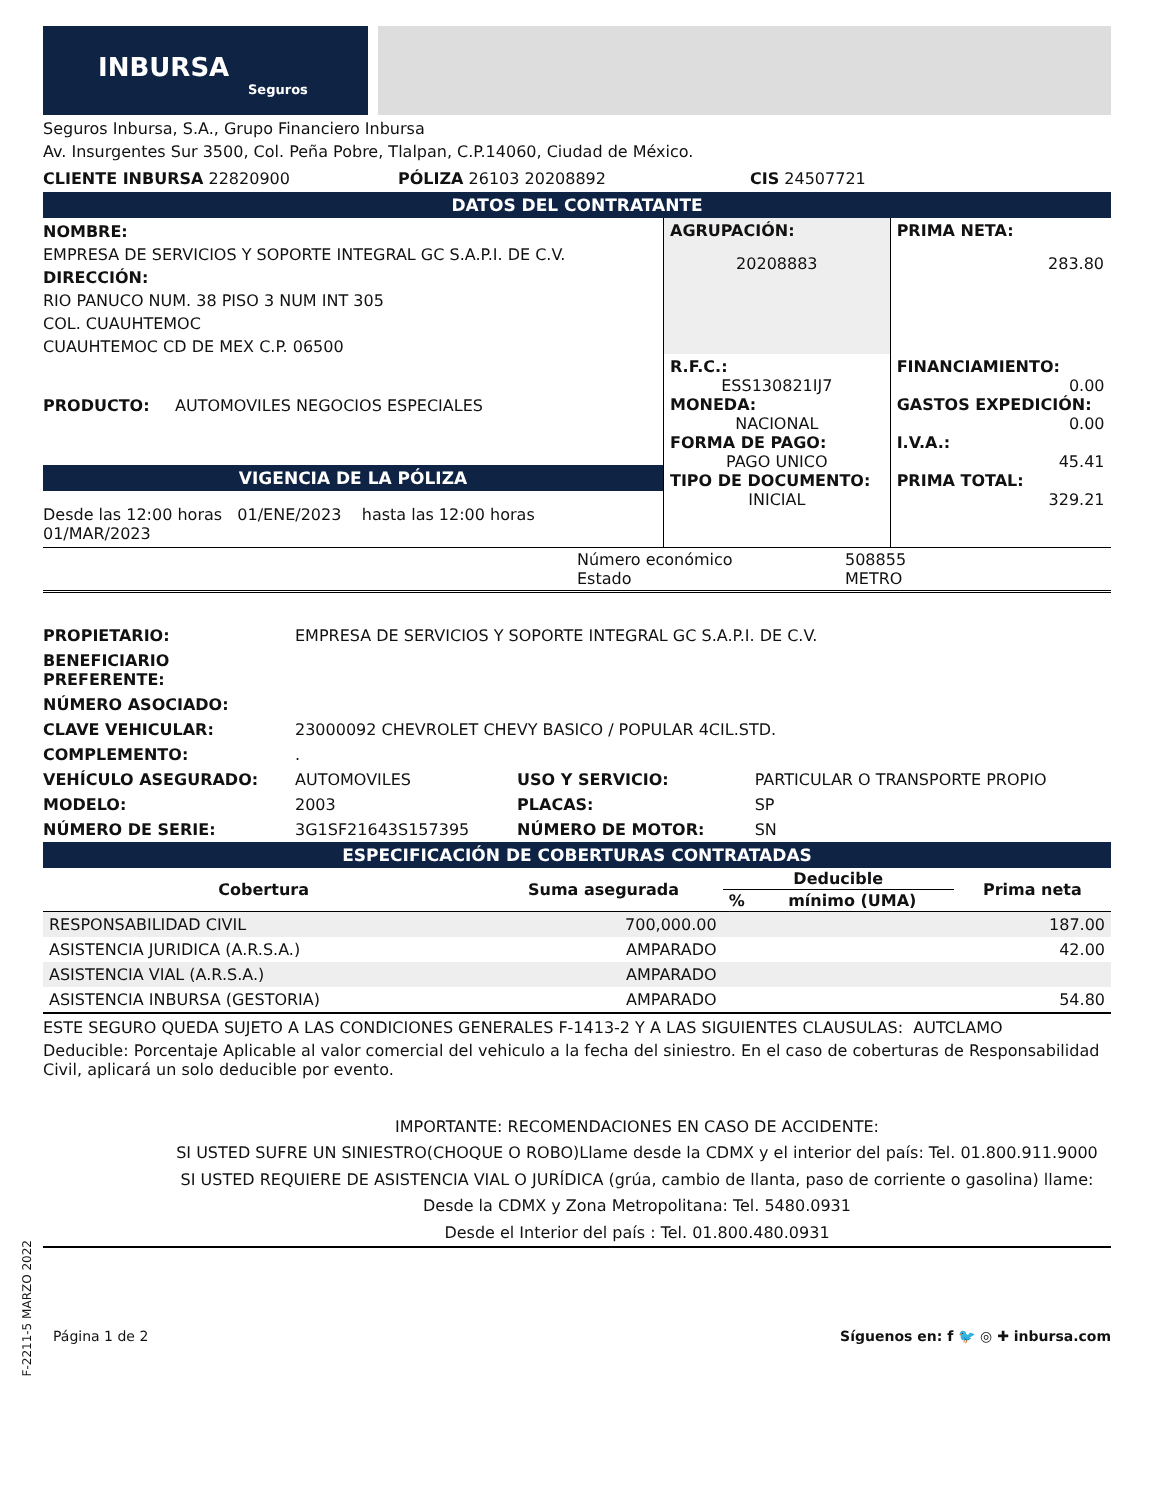INBURSA
Seguros
Seguros Inbursa, S.A., Grupo Financiero Inbursa
Av. Insurgentes Sur 3500, Col. Peña Pobre, Tlalpan, C.P.14060, Ciudad de México.
CLIENTE INBURSA 22820900 PÓLIZA 26103 20208892 CIS 24507721
DATOS DEL CONTRATANTE
NOMBRE:
EMPRESA DE SERVICIOS Y SOPORTE INTEGRAL GC S.A.P.I. DE C.V.
DIRECCIÓN:
RIO PANUCO NUM. 38 PISO 3 NUM INT 305
COL. CUAUHTEMOC
CUAUHTEMOC CD DE MEX C.P. 06500
PRODUCTO: AUTOMOVILES NEGOCIOS ESPECIALES
VIGENCIA DE LA PÓLIZA
Desde las 12:00 horas 01/ENE/2023 hasta las 12:00 horas 01/MAR/2023
| AGRUPACIÓN: 20208883 | PRIMA NETA: 283.80 |
| R.F.C.: ESS130821IJ7 MONEDA: NACIONAL FORMA DE PAGO: PAGO UNICO TIPO DE DOCUMENTO: INICIAL | FINANCIAMIENTO: 0.00 GASTOS EXPEDICIÓN: 0.00 I.V.A.: 45.41 PRIMA TOTAL: 329.21 |
Número económico 508855
Estado METRO
| PROPIETARIO: | EMPRESA DE SERVICIOS Y SOPORTE INTEGRAL GC S.A.P.I. DE C.V. | | |
| BENEFICIARIO PREFERENTE: | | | |
| NÚMERO ASOCIADO: | | | |
| CLAVE VEHICULAR: | 23000092 CHEVROLET CHEVY BASICO / POPULAR 4CIL.STD. | | |
| COMPLEMENTO: | . | | |
| VEHÍCULO ASEGURADO: | AUTOMOVILES | USO Y SERVICIO: | PARTICULAR O TRANSPORTE PROPIO |
| MODELO: | 2003 | PLACAS: | SP |
| NÚMERO DE SERIE: | 3G1SF21643S157395 | NÚMERO DE MOTOR: | SN |
ESPECIFICACIÓN DE COBERTURAS CONTRATADAS
| Cobertura | Suma asegurada | Deducible | | Prima neta |
| --- | --- | --- | --- | --- |
| | | % | mínimo (UMA) | |
| RESPONSABILIDAD CIVIL | 700,000.00 | | | 187.00 |
| ASISTENCIA JURIDICA (A.R.S.A.) | AMPARADO | | | 42.00 |
| ASISTENCIA VIAL (A.R.S.A.) | AMPARADO | | | |
| ASISTENCIA INBURSA (GESTORIA) | AMPARADO | | | 54.80 |
ESTE SEGURO QUEDA SUJETO A LAS CONDICIONES GENERALES F-1413-2 Y A LAS SIGUIENTES CLAUSULAS: AUTCLAMO
Deducible: Porcentaje Aplicable al valor comercial del vehiculo a la fecha del siniestro. En el caso de coberturas de Responsabilidad Civil, aplicará un solo deducible por evento.
IMPORTANTE: RECOMENDACIONES EN CASO DE ACCIDENTE:
SI USTED SUFRE UN SINIESTRO(CHOQUE O ROBO)Llame desde la CDMX y el interior del país: Tel. 01.800.911.9000
SI USTED REQUIERE DE ASISTENCIA VIAL O JURÍDICA (grúa, cambio de llanta, paso de corriente o gasolina) llame:
Desde la CDMX y Zona Metropolitana: Tel. 5480.0931
Desde el Interior del país : Tel. 01.800.480.0931
Página 1 de 2 Síguenos en: f 🐦 ◎ ✚ inbursa.com
F-2211-5 MARZO 2022